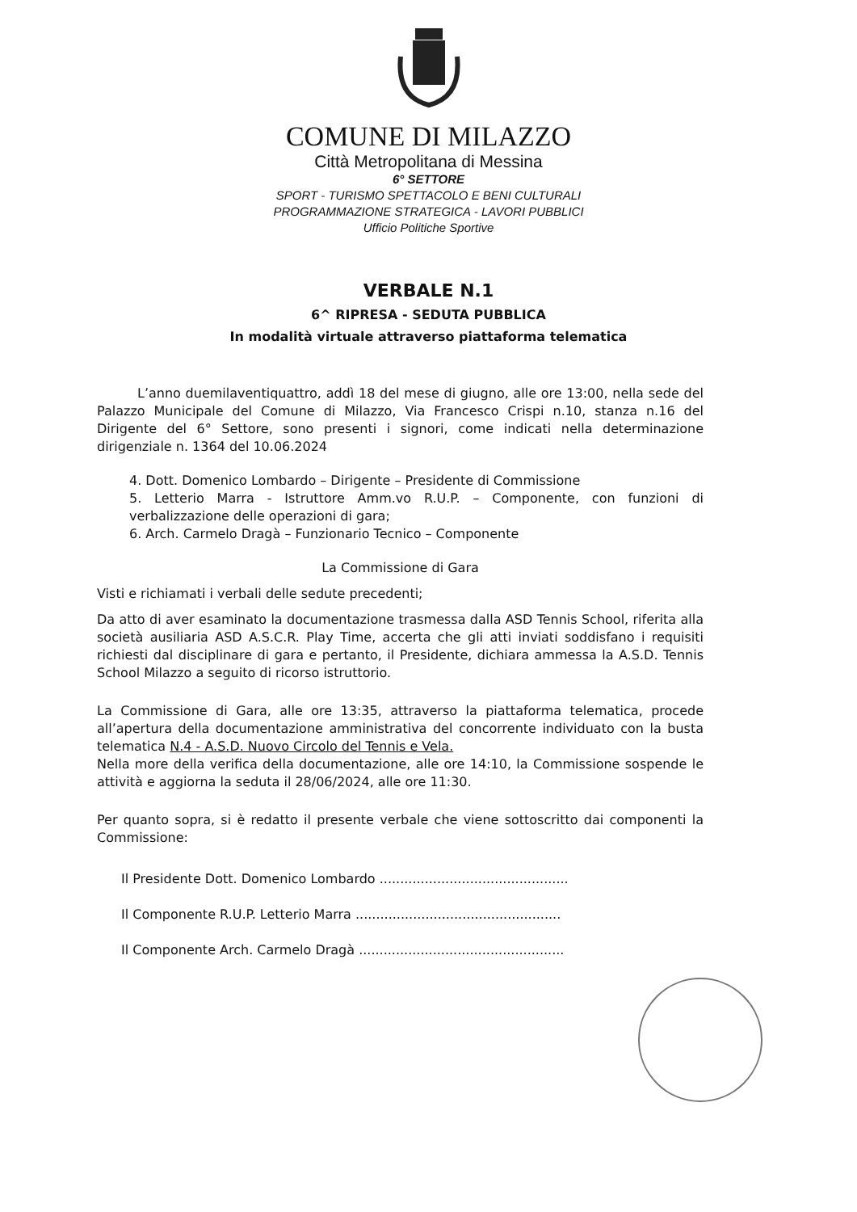COMUNE DI MILAZZO
Città Metropolitana di Messina
6° SETTORE
SPORT - TURISMO SPETTACOLO E BENI CULTURALI
PROGRAMMAZIONE STRATEGICA - LAVORI PUBBLICI
Ufficio Politiche Sportive
VERBALE N.1
6^ RIPRESA - SEDUTA PUBBLICA
In modalità virtuale attraverso piattaforma telematica
L’anno duemilaventiquattro, addì 18 del mese di giugno, alle ore 13:00, nella sede del Palazzo Municipale del Comune di Milazzo, Via Francesco Crispi n.10, stanza n.16 del Dirigente del 6° Settore, sono presenti i signori, come indicati nella determinazione dirigenziale n. 1364 del 10.06.2024
4. Dott. Domenico Lombardo – Dirigente – Presidente di Commissione
5. Letterio Marra - Istruttore Amm.vo R.U.P. – Componente, con funzioni di verbalizzazione delle operazioni di gara;
6. Arch. Carmelo Dragà – Funzionario Tecnico – Componente
La Commissione di Gara
Visti e richiamati i verbali delle sedute precedenti;
Da atto di aver esaminato la documentazione trasmessa dalla ASD Tennis School, riferita alla società ausiliaria ASD A.S.C.R. Play Time, accerta che gli atti inviati soddisfano i requisiti richiesti dal disciplinare di gara e pertanto, il Presidente, dichiara ammessa la A.S.D. Tennis School Milazzo a seguito di ricorso istruttorio.
La Commissione di Gara, alle ore 13:35, attraverso la piattaforma telematica, procede all’apertura della documentazione amministrativa del concorrente individuato con la busta telematica N.4 - A.S.D. Nuovo Circolo del Tennis e Vela.
Nella more della verifica della documentazione, alle ore 14:10, la Commissione sospende le attività e aggiorna la seduta il 28/06/2024, alle ore 11:30.
Per quanto sopra, si è redatto il presente verbale che viene sottoscritto dai componenti la Commissione:
Il Presidente Dott. Domenico Lombardo ..............................................
Il Componente R.U.P. Letterio Marra ..................................................
Il Componente Arch. Carmelo Dragà ..................................................